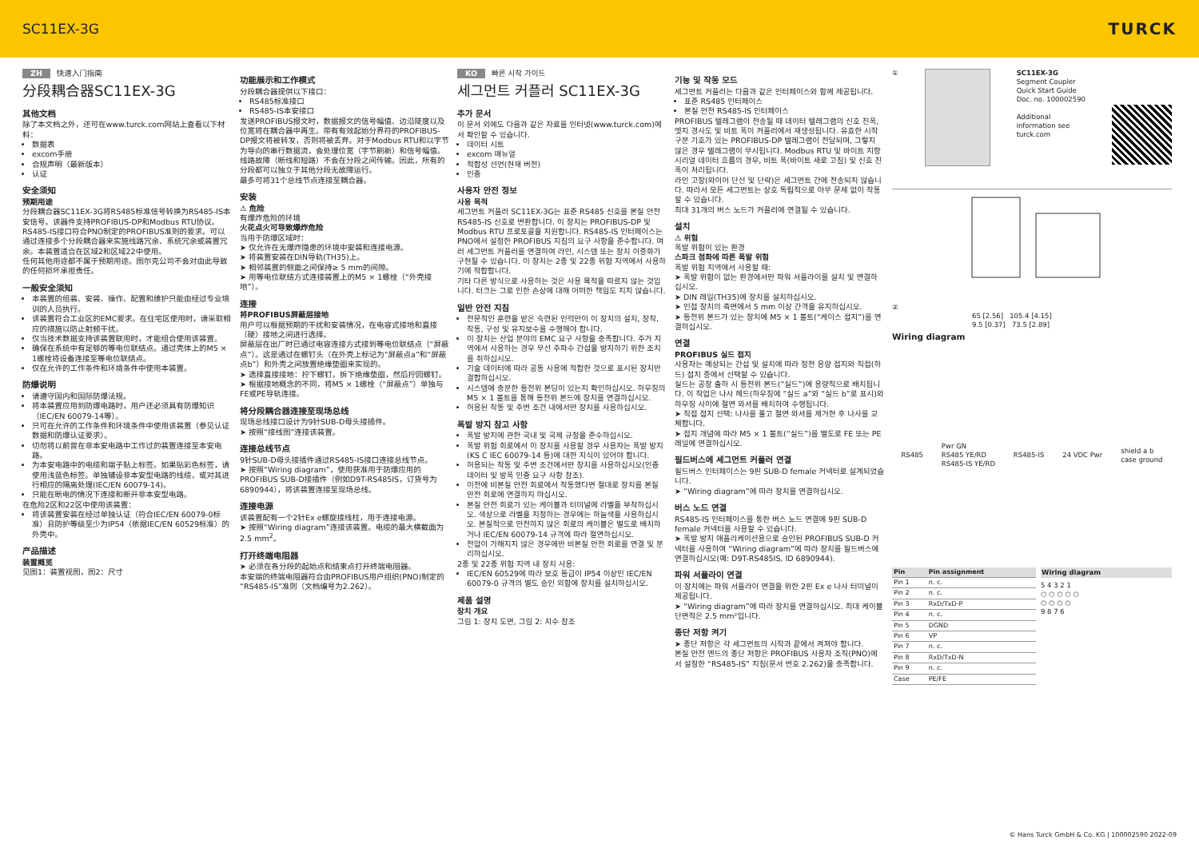SC11EX-3G TURCK
ZH 快速入门指南
分段耦合器SC11EX-3G
其他文档
除了本文档之外，还可在www.turck.com网站上查看以下材料：
数据表
excom手册
合规声明（最新版本）
认证
安全须知
预期用途
分段耦合器SC11EX-3G将RS485标准信号转换为RS485-IS本安信号。该器件支持PROFIBUS-DP和Modbus RTU协议。RS485-IS接口符合PNO制定的PROFIBUS准则的要求。可以通过连接多个分段耦合器来实施线路冗余、系统冗余或装置冗余。本装置适合在区域2和区域22中使用。
任何其他用途都不属于预期用途。图尔克公司不会对由此导致的任何损坏承担责任。
一般安全须知
本装置的组装、安装、操作、配置和维护只能由经过专业培训的人员执行。
该装置符合工业区的EMC要求。在住宅区使用时，请采取相应的措施以防止射频干扰。
仅当技术数据支持该装置联用时，才能组合使用该装置。
确保在系统中有足够的等电位联结点。通过壳体上的M5 × 1螺栓将设备连接至等电位联结点。
仅在允许的工作条件和环境条件中使用本装置。
防爆说明
请遵守国内和国际防爆法规。
将本装置应用到防爆电路时，用户还必须具有防爆知识（IEC/EN 60079-14等）。
只可在允许的工作条件和环境条件中使用该装置（参见认证数据和防爆认证要求）。
切勿将以前曾在非本安电路中工作过的装置连接至本安电路。
为本安电路中的电缆和端子贴上标签。如果贴彩色标签，请使用浅蓝色标签。单独铺设非本安型电路的线缆，或对其进行相应的隔离处理(IEC/EN 60079-14)。
只能在断电的情况下连接和断开非本安型电路。
在危险2区和22区中使用该装置：
将该装置安装在经过单独认证（符合IEC/EN 60079-0标准）且防护等级至少为IP54（依据IEC/EN 60529标准）的外壳中。
产品描述
装置概览
见图1：装置视图，图2：尺寸
功能展示和工作模式
分段耦合器提供以下接口：
RS485标准接口
RS485-IS本安接口
发送PROFIBUS报文时，数据报文的信号幅值、边沿陡度以及位宽将在耦合器中再生。带有有效起始分界符的PROFIBUS-DP报文将被转发，否则将被丢弃。对于Modbus RTU和以字节为导向的串行数据流，会处理位宽（字节刷新）和信号幅值。
线路故障（断线和短路）不会在分段之间传输。因此，所有的分段都可以独立于其他分段无故障运行。
最多可将31个总线节点连接至耦合器。
安装
⚠ 危险
有爆炸危险的环境
火花点火可导致爆炸危险
当用于防爆区域时：
➤ 仅允许在无爆炸隐患的环境中安装和连接电源。
➤ 将装置安装在DIN导轨(TH35)上。
➤ 相邻装置的侧面之间保持≥ 5 mm的间隙。
➤ 用等电位联结方式连接装置上的M5 × 1螺栓（“外壳接地”）。
连接
将PROFIBUS屏蔽层接地
用户可以根据预期的干扰和安装情况，在电容式接地和直接（硬）接地之间进行选择。
屏蔽层在出厂时已通过电容连接方式接到等电位联结点（“屏蔽点”）。这是通过在螺钉头（在外壳上标记为“屏蔽点a”和“屏蔽点b”）和外壳之间放置绝缘垫圈来实现的。
➤ 选择直接接地：拧下螺钉，拆下绝缘垫圈，然后拧回螺钉。
➤ 根据接地概念的不同，将M5 × 1螺栓（“屏蔽点”）单独与FE或PE导轨连接。
将分段耦合器连接至现场总线
现场总线接口设计为9针SUB-D母头接插件。
➤ 按照“接线图”连接该装置。
连接总线节点
9针SUB-D母头接插件通过RS485-IS接口连接总线节点。
➤ 按照“Wiring diagram”，使用获准用于防爆应用的PROFIBUS SUB-D接插件（例如D9T-RS485IS，订货号为6890944），将该装置连接至现场总线。
连接电源
该装置配有一个2针Ex e螺旋接线柱，用于连接电源。
➤ 按照“Wiring diagram”连接该装置。电缆的最大横截面为2.5 mm<sup>2</sup>。
打开终端电阻器
➤ 必须在各分段的起始点和结束点打开终端电阻器。
本安端的终端电阻器符合由PROFIBUS用户组织(PNO)制定的“RS485-IS”准则（文档编号为2.262）。
KO 빠른 시작 가이드
세그먼트 커플러 SC11EX-3G
추가 문서
이 문서 외에도 다음과 같은 자료를 인터넷(www.turck.com)에서 확인할 수 있습니다.
데이터 시트
excom 매뉴얼
적합성 선언(현재 버전)
인증
사용자 안전 정보
사용 목적
세그먼트 커플러 SC11EX-3G는 표준 RS485 신호를 본질 안전 RS485-IS 신호로 변환합니다. 이 장치는 PROFIBUS-DP 및 Modbus RTU 프로토콜을 지원합니다. RS485-IS 인터페이스는 PNO에서 설정한 PROFIBUS 지침의 요구 사항을 준수합니다. 여러 세그먼트 커플러를 연결하여 라인, 시스템 또는 장치 이중화가 구현될 수 있습니다. 이 장치는 2종 및 22종 위험 지역에서 사용하기에 적합합니다.
기타 다른 방식으로 사용하는 것은 사용 목적을 따르지 않는 것입니다. 터크는 그로 인한 손상에 대해 어떠한 책임도 지지 않습니다.
일반 안전 지침
전문적인 훈련을 받은 숙련된 인력만이 이 장치의 설치, 장착, 작동, 구성 및 유지보수를 수행해야 합니다.
이 장치는 산업 분야의 EMC 요구 사항을 충족합니다. 주거 지역에서 사용하는 경우 무선 주파수 간섭을 방지하기 위한 조치를 취하십시오.
기술 데이터에 따라 공동 사용에 적합한 것으로 표시된 장치만 결합하십시오.
시스템에 충분한 등전위 본딩이 있는지 확인하십시오. 하우징의 M5 × 1 볼트를 통해 등전위 본드에 장치를 연결하십시오.
허용된 작동 및 주변 조건 내에서만 장치를 사용하십시오.
폭발 방지 참고 사항
폭발 방지에 관한 국내 및 국제 규정을 준수하십시오.
폭발 위험 회로에서 이 장치를 사용할 경우 사용자는 폭발 방지(KS C IEC 60079-14 등)에 대한 지식이 있어야 합니다.
허용되는 작동 및 주변 조건에서만 장치를 사용하십시오(인증 데이터 및 방폭 인증 요구 사항 참조).
이전에 비본질 안전 회로에서 작동했다면 절대로 장치를 본질 안전 회로에 연결하지 마십시오.
본질 안전 회로가 있는 케이블과 터미널에 라벨을 부착하십시오. 색상으로 라벨을 지정하는 경우에는 하늘색을 사용하십시오. 본질적으로 안전하지 않은 회로의 케이블은 별도로 배치하거나 IEC/EN 60079-14 규격에 따라 절연하십시오.
전압이 가해지지 않은 경우에만 비본질 안전 회로를 연결 및 분리하십시오.
2종 및 22종 위험 지역 내 장치 사용:
IEC/EN 60529에 따라 보호 등급이 IP54 이상인 IEC/EN 60079-0 규격의 별도 승인 외함에 장치를 설치하십시오.
제품 설명
장치 개요
그림 1: 장치 도면, 그림 2: 치수 참조
기능 및 작동 모드
세그먼트 커플러는 다음과 같은 인터페이스와 함께 제공됩니다.
표준 RS485 인터페이스
본질 안전 RS485-IS 인터페이스
PROFIBUS 텔레그램이 전송될 때 데이터 텔레그램의 신호 진폭, 엣지 경사도 및 비트 폭이 커플러에서 재생성됩니다. 유효한 시작 구분 기호가 있는 PROFIBUS-DP 텔레그램이 전달되며, 그렇지 않은 경우 텔레그램이 무시됩니다. Modbus RTU 및 바이트 지향 시리얼 데이터 흐름의 경우, 비트 폭(바이트 새로 고침) 및 신호 진폭이 처리됩니다.
라인 고장(와이어 단선 및 단락)은 세그먼트 간에 전송되지 않습니다. 따라서 모든 세그먼트는 상호 독립적으로 아무 문제 없이 작동할 수 있습니다.
최대 31개의 버스 노드가 커플러에 연결될 수 있습니다.
설치
⚠ 위험
폭발 위험이 있는 환경
스파크 점화에 따른 폭발 위험
폭발 위험 지역에서 사용할 때:
➤ 폭발 위험이 없는 환경에서만 파워 서플라이를 설치 및 연결하십시오.
➤ DIN 레일(TH35)에 장치를 설치하십시오.
➤ 인접 장치의 측면에서 5 mm 이상 간격을 유지하십시오.
➤ 등전위 본드가 있는 장치에 M5 × 1 볼트(“케이스 접지”)를 연결하십시오.
연결
PROFIBUS 실드 접지
사용자는 예상되는 간섭 및 설치에 따라 정전 용량 접지와 직접(하드) 접지 중에서 선택할 수 있습니다.
실드는 공장 출하 시 등전위 본드(“실드”)에 용량적으로 배치됩니다. 이 작업은 나사 헤드(하우징에 “실드 a”와 “실드 b”로 표시)와 하우징 사이에 절연 와셔를 배치하여 수행됩니다.
➤ 직접 접지 선택: 나사를 풀고 절연 와셔를 제거한 후 나사를 교체합니다.
➤ 접지 개념에 따라 M5 × 1 볼트(“실드”)를 별도로 FE 또는 PE 레일에 연결하십시오.
필드버스에 세그먼트 커플러 연결
필드버스 인터페이스는 9핀 SUB-D female 커넥터로 설계되었습니다.
➤ “Wiring diagram”에 따라 장치를 연결하십시오.
버스 노드 연결
RS485-IS 인터페이스를 통한 버스 노드 연결에 9핀 SUB-D female 커넥터를 사용할 수 있습니다.
➤ 폭발 방지 애플리케이션용으로 승인된 PROFIBUS SUB-D 커넥터를 사용하여 “Wiring diagram”에 따라 장치를 필드버스에 연결하십시오(예: D9T-RS485IS, ID 6890944).
파워 서플라이 연결
이 장치에는 파워 서플라이 연결을 위한 2핀 Ex e 나사 터미널이 제공됩니다.
➤ “Wiring diagram”에 따라 장치를 연결하십시오. 최대 케이블 단면적은 2.5 mm²입니다.
종단 저항 켜기
➤ 종단 저항은 각 세그먼트의 시작과 끝에서 켜져야 합니다.
본질 안전 엔드의 종단 저항은 PROFIBUS 사용자 조직(PNO)에서 설정한 “RS485-IS” 지침(문서 번호 2.262)을 충족합니다.
① SC11EX-3G
Segment Coupler
Quick Start Guide
Doc. no. 100002590
Additional
information see
turck.com
②
65 [2.56] 105.4 [4.15]
9.5 [0.37] 73.5 [2.89]
Wiring diagram
RS485 Pwr GN
RS485 YE/RD
RS485-IS YE/RD RS485-IS 24 VDC Pwr shield a b
case ground
| Pin | Pin assignment |
| --- | --- |
| Pin 1 | n. c. |
| Pin 2 | n. c. |
| Pin 3 | RxD/TxD-P |
| Pin 4 | n. c. |
| Pin 5 | DGND |
| Pin 6 | VP |
| Pin 7 | n. c. |
| Pin 8 | RxD/TxD-N |
| Pin 9 | n. c. |
| Case | PE/FE |
Wiring diagram
5 4 3 2 1
○ ○ ○ ○ ○
○ ○ ○ ○
9 8 7 6
© Hans Turck GmbH & Co. KG | 100002590 2022-09